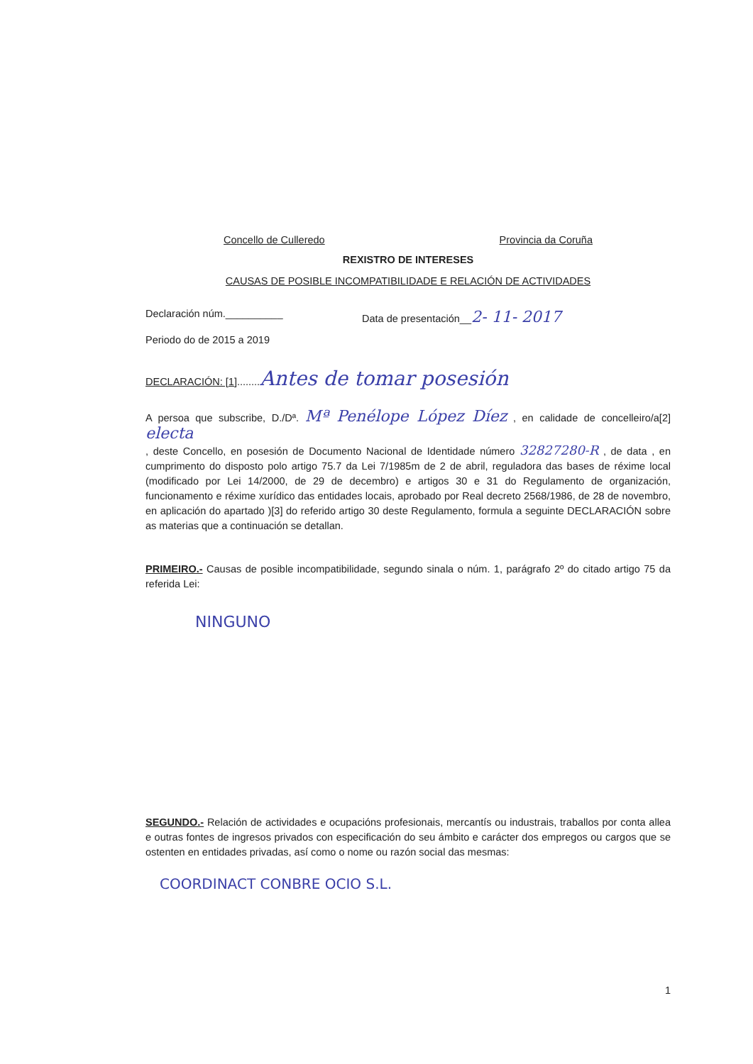Concello de Culleredo Provincia da Coruña
REXISTRO DE INTERESES
CAUSAS DE POSIBLE INCOMPATIBILIDADE E RELACIÓN DE ACTIVIDADES
Declaración núm.__________ Data de presentación__2- 11- 2017
Periodo do de 2015 a 2019
DECLARACIÓN: [1]........Antes de tomar posesión
A persoa que subscribe, D./Dª. Mª Penélope López Díez , en calidade de concelleiro/a[2] electa
, deste Concello, en posesión de Documento Nacional de Identidade número 32827280-R , de data , en cumprimento do disposto polo artigo 75.7 da Lei 7/1985m de 2 de abril, reguladora das bases de réxime local (modificado por Lei 14/2000, de 29 de decembro) e artigos 30 e 31 do Regulamento de organización, funcionamento e réxime xurídico das entidades locais, aprobado por Real decreto 2568/1986, de 28 de novembro, en aplicación do apartado )[3] do referido artigo 30 deste Regulamento, formula a seguinte DECLARACIÓN sobre as materias que a continuación se detallan.
PRIMEIRO.- Causas de posible incompatibilidade, segundo sinala o núm. 1, parágrafo 2º do citado artigo 75 da referida Lei:
NINGUNO
SEGUNDO.- Relación de actividades e ocupacións profesionais, mercantís ou industrais, traballos por conta allea e outras fontes de ingresos privados con especificación do seu ámbito e carácter dos empregos ou cargos que se ostenten en entidades privadas, así como o nome ou razón social das mesmas:
COORDINACT CONBRE OCIO S.L.
1